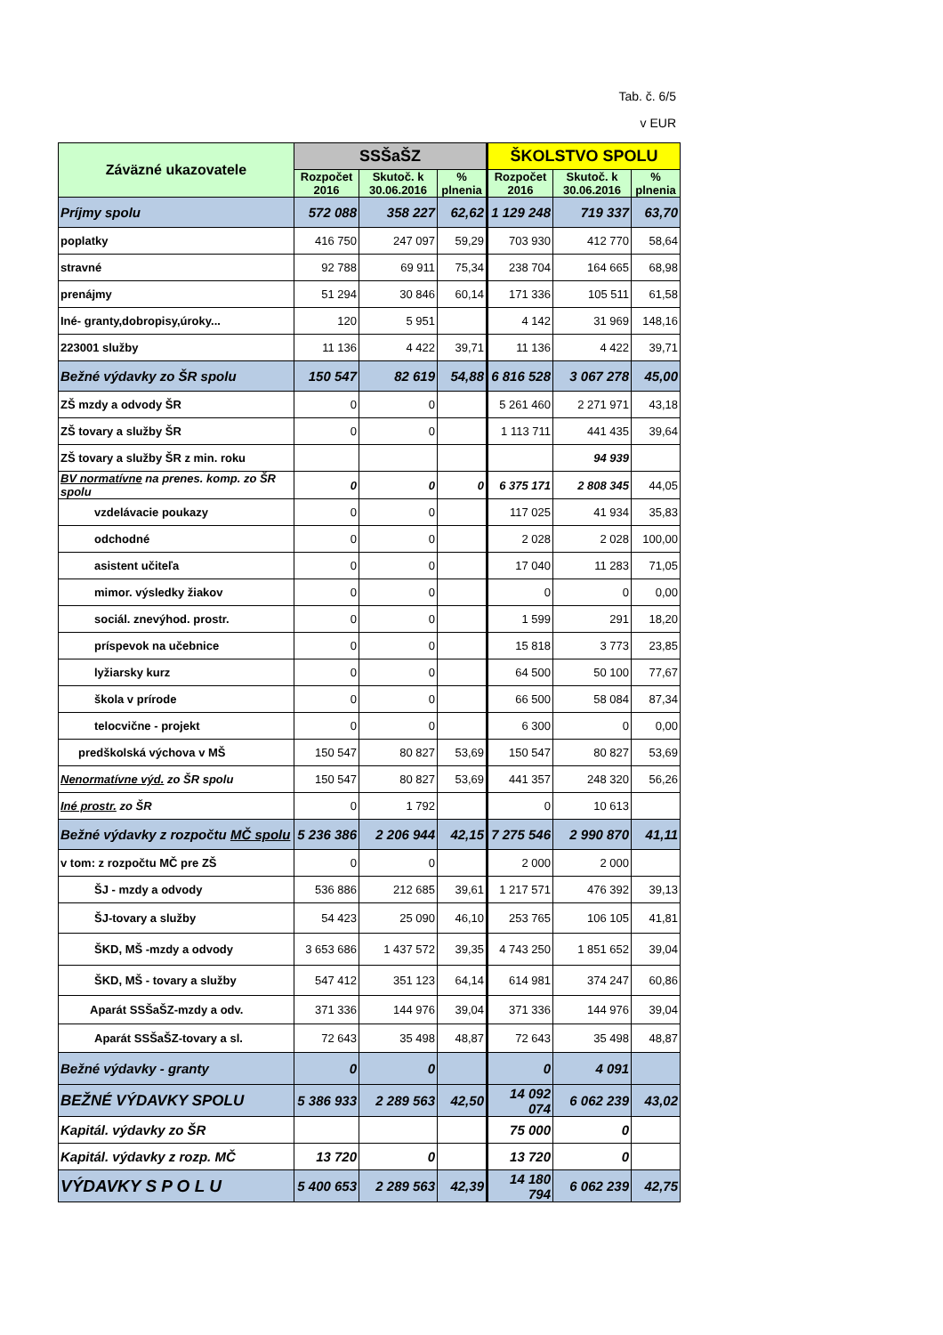Tab. č. 6/5
v EUR
| Záväzné ukazovatele | SSŠaŠZ | | | ŠKOLSTVO SPOLU | | |
| --- | --- | --- | --- | --- | --- | --- |
| | Rozpočet 2016 | Skutoč. k 30.06.2016 | % plnenia | Rozpočet 2016 | Skutoč. k 30.06.2016 | % plnenia |
| Príjmy spolu | 572 088 | 358 227 | 62,62 | 1 129 248 | 719 337 | 63,70 |
| poplatky | 416 750 | 247 097 | 59,29 | 703 930 | 412 770 | 58,64 |
| stravné | 92 788 | 69 911 | 75,34 | 238 704 | 164 665 | 68,98 |
| prenájmy | 51 294 | 30 846 | 60,14 | 171 336 | 105 511 | 61,58 |
| Iné- granty,dobropisy,úroky... | 120 | 5 951 | | 4 142 | 31 969 | 148,16 |
| 223001 služby | 11 136 | 4 422 | 39,71 | 11 136 | 4 422 | 39,71 |
| Bežné výdavky zo ŠR spolu | 150 547 | 82 619 | 54,88 | 6 816 528 | 3 067 278 | 45,00 |
| ZŠ mzdy a odvody ŠR | 0 | 0 | | 5 261 460 | 2 271 971 | 43,18 |
| ZŠ tovary a služby ŠR | 0 | 0 | | 1 113 711 | 441 435 | 39,64 |
| ZŠ tovary a služby ŠR z min. roku | | | | | 94 939 | |
| BV normatívne na prenes. komp. zo ŠR spolu | 0 | 0 | 0 | 6 375 171 | 2 808 345 | 44,05 |
| vzdelávacie poukazy | 0 | 0 | | 117 025 | 41 934 | 35,83 |
| odchodné | 0 | 0 | | 2 028 | 2 028 | 100,00 |
| asistent učiteľa | 0 | 0 | | 17 040 | 11 283 | 71,05 |
| mimor. výsledky žiakov | 0 | 0 | | 0 | 0 | 0,00 |
| sociál. znevýhod. prostr. | 0 | 0 | | 1 599 | 291 | 18,20 |
| príspevok na učebnice | 0 | 0 | | 15 818 | 3 773 | 23,85 |
| lyžiarsky kurz | 0 | 0 | | 64 500 | 50 100 | 77,67 |
| škola v prírode | 0 | 0 | | 66 500 | 58 084 | 87,34 |
| telocvične - projekt | 0 | 0 | | 6 300 | 0 | 0,00 |
| predškolská výchova v MŠ | 150 547 | 80 827 | 53,69 | 150 547 | 80 827 | 53,69 |
| Nenormatívne výd. zo ŠR spolu | 150 547 | 80 827 | 53,69 | 441 357 | 248 320 | 56,26 |
| Iné prostr. zo ŠR | 0 | 1 792 | | 0 | 10 613 | |
| Bežné výdavky z rozpočtu MČ spolu | 5 236 386 | 2 206 944 | 42,15 | 7 275 546 | 2 990 870 | 41,11 |
| v tom: z rozpočtu MČ pre ZŠ | 0 | 0 | | 2 000 | 2 000 | |
| ŠJ - mzdy a odvody | 536 886 | 212 685 | 39,61 | 1 217 571 | 476 392 | 39,13 |
| ŠJ-tovary a služby | 54 423 | 25 090 | 46,10 | 253 765 | 106 105 | 41,81 |
| ŠKD, MŠ -mzdy a odvody | 3 653 686 | 1 437 572 | 39,35 | 4 743 250 | 1 851 652 | 39,04 |
| ŠKD, MŠ - tovary a služby | 547 412 | 351 123 | 64,14 | 614 981 | 374 247 | 60,86 |
| Aparát SSŠaŠZ-mzdy a odv. | 371 336 | 144 976 | 39,04 | 371 336 | 144 976 | 39,04 |
| Aparát SSŠaŠZ-tovary a sl. | 72 643 | 35 498 | 48,87 | 72 643 | 35 498 | 48,87 |
| Bežné výdavky - granty | 0 | 0 | | 0 | 4 091 | |
| BEŽNÉ VÝDAVKY SPOLU | 5 386 933 | 2 289 563 | 42,50 | 14 092 074 | 6 062 239 | 43,02 |
| Kapitál. výdavky zo ŠR | | | | 75 000 | 0 | |
| Kapitál. výdavky z rozp. MČ | 13 720 | 0 | | 13 720 | 0 | |
| VÝDAVKY S P O L U | 5 400 653 | 2 289 563 | 42,39 | 14 180 794 | 6 062 239 | 42,75 |